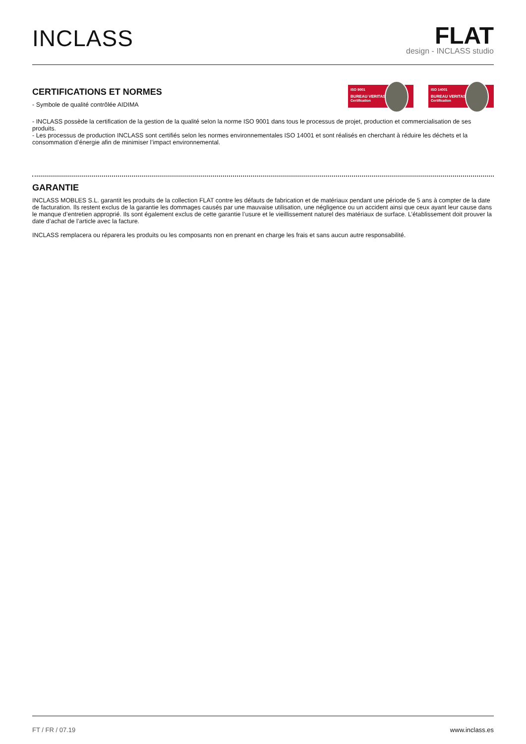INCLASS
FLAT
design - INCLASS studio
CERTIFICATIONS ET NORMES
- Symbole de qualité contrôlée AIDIMA
ISO 9001
BUREAU VERITAS
Certification
ISO 14001
BUREAU VERITAS
Certification
- INCLASS possède la certification de la gestion de la qualité selon la norme ISO 9001 dans tous le processus de projet, production et commercialisation de ses produits.
- Les processus de production INCLASS sont certifiés selon les normes environnementales ISO 14001 et sont réalisés en cherchant à réduire les déchets et la consommation d’énergie afin de minimiser l’impact environnemental.
GARANTIE
INCLASS MOBLES S.L. garantit les produits de la collection FLAT contre les défauts de fabrication et de matériaux pendant une période de 5 ans à compter de la date de facturation. Ils restent exclus de la garantie les dommages causés par une mauvaise utilisation, une négligence ou un accident ainsi que ceux ayant leur cause dans le manque d’entretien approprié. Ils sont également exclus de cette garantie l’usure et le vieillissement naturel des matériaux de surface. L’établissement doit prouver la date d’achat de l’article avec la facture.
INCLASS remplacera ou réparera les produits ou les composants non en prenant en charge les frais et sans aucun autre responsabilité.
FT / FR / 07.19 www.inclass.es